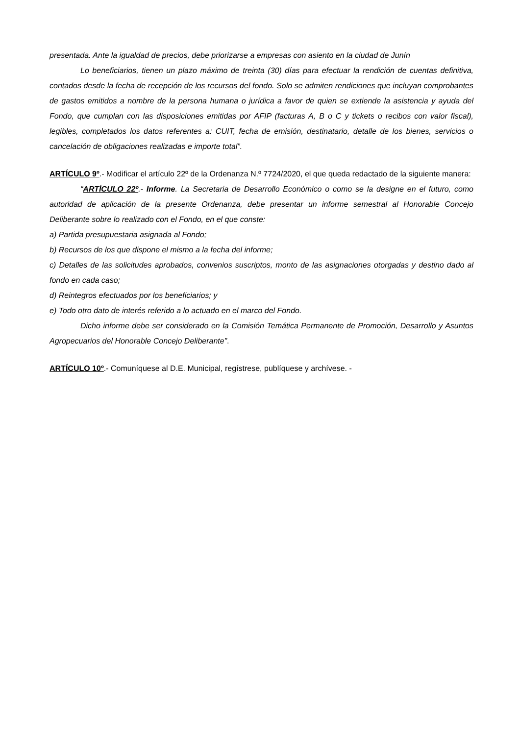presentada. Ante la igualdad de precios, debe priorizarse a empresas con asiento en la ciudad de Junín
Lo beneficiarios, tienen un plazo máximo de treinta (30) días para efectuar la rendición de cuentas definitiva, contados desde la fecha de recepción de los recursos del fondo. Solo se admiten rendiciones que incluyan comprobantes de gastos emitidos a nombre de la persona humana o jurídica a favor de quien se extiende la asistencia y ayuda del Fondo, que cumplan con las disposiciones emitidas por AFIP (facturas A, B o C y tickets o recibos con valor fiscal), legibles, completados los datos referentes a: CUIT, fecha de emisión, destinatario, detalle de los bienes, servicios o cancelación de obligaciones realizadas e importe total”.
ARTÍCULO 9º.- Modificar el artículo 22º de la Ordenanza N.º 7724/2020, el que queda redactado de la siguiente manera:
“ARTÍCULO 22º.- Informe. La Secretaria de Desarrollo Económico o como se la designe en el futuro, como autoridad de aplicación de la presente Ordenanza, debe presentar un informe semestral al Honorable Concejo Deliberante sobre lo realizado con el Fondo, en el que conste:
a) Partida presupuestaria asignada al Fondo;
b) Recursos de los que dispone el mismo a la fecha del informe;
c) Detalles de las solicitudes aprobados, convenios suscriptos, monto de las asignaciones otorgadas y destino dado al fondo en cada caso;
d) Reintegros efectuados por los beneficiarios; y
e) Todo otro dato de interés referido a lo actuado en el marco del Fondo.
Dicho informe debe ser considerado en la Comisión Temática Permanente de Promoción, Desarrollo y Asuntos Agropecuarios del Honorable Concejo Deliberante”.
ARTÍCULO 10º.- Comuníquese al D.E. Municipal, regístrese, publíquese y archívese. -